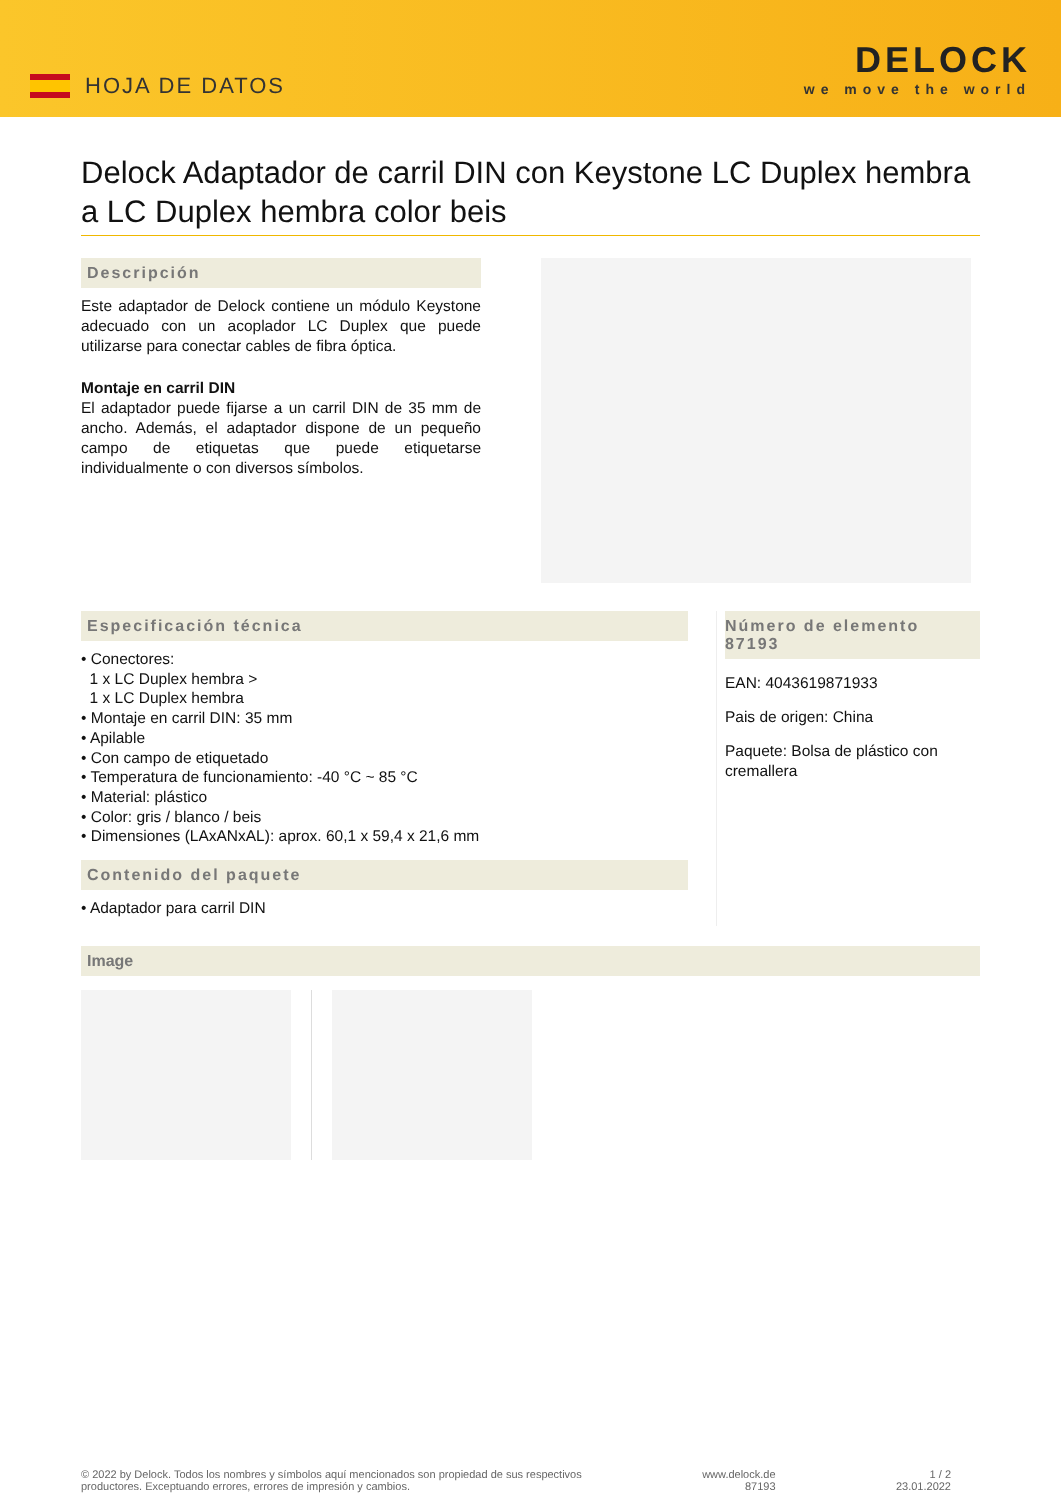HOJA DE DATOS
DELOCK
we move the world
Delock Adaptador de carril DIN con Keystone LC Duplex hembra a LC Duplex hembra color beis
Descripción
Este adaptador de Delock contiene un módulo Keystone adecuado con un acoplador LC Duplex que puede utilizarse para conectar cables de fibra óptica.
Montaje en carril DIN
El adaptador puede fijarse a un carril DIN de 35 mm de ancho. Además, el adaptador dispone de un pequeño campo de etiquetas que puede etiquetarse individualmente o con diversos símbolos.
Especificación técnica
• Conectores:
1 x LC Duplex hembra >
1 x LC Duplex hembra
• Montaje en carril DIN: 35 mm
• Apilable
• Con campo de etiquetado
• Temperatura de funcionamiento: -40 °C ~ 85 °C
• Material: plástico
• Color: gris / blanco / beis
• Dimensiones (LAxANxAL): aprox. 60,1 x 59,4 x 21,6 mm
Contenido del paquete
• Adaptador para carril DIN
Número de elemento 87193
EAN: 4043619871933
Pais de origen: China
Paquete: Bolsa de plástico con cremallera
Image
© 2022 by Delock. Todos los nombres y símbolos aquí mencionados son propiedad de sus respectivos
productores. Exceptuando errores, errores de impresión y cambios.
www.delock.de
87193
1 / 2
23.01.2022